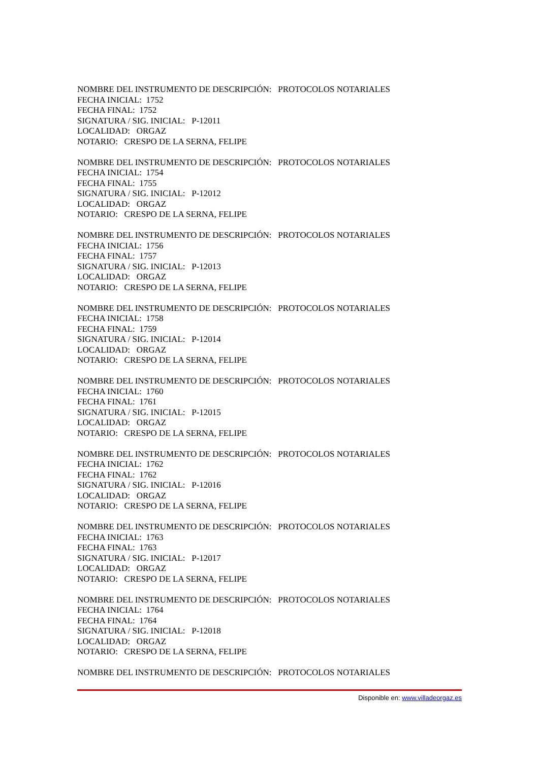NOMBRE DEL INSTRUMENTO DE DESCRIPCIÓN: PROTOCOLOS NOTARIALES
FECHA INICIAL: 1752
FECHA FINAL: 1752
SIGNATURA / SIG. INICIAL: P-12011
LOCALIDAD: ORGAZ
NOTARIO: CRESPO DE LA SERNA, FELIPE
NOMBRE DEL INSTRUMENTO DE DESCRIPCIÓN: PROTOCOLOS NOTARIALES
FECHA INICIAL: 1754
FECHA FINAL: 1755
SIGNATURA / SIG. INICIAL: P-12012
LOCALIDAD: ORGAZ
NOTARIO: CRESPO DE LA SERNA, FELIPE
NOMBRE DEL INSTRUMENTO DE DESCRIPCIÓN: PROTOCOLOS NOTARIALES
FECHA INICIAL: 1756
FECHA FINAL: 1757
SIGNATURA / SIG. INICIAL: P-12013
LOCALIDAD: ORGAZ
NOTARIO: CRESPO DE LA SERNA, FELIPE
NOMBRE DEL INSTRUMENTO DE DESCRIPCIÓN: PROTOCOLOS NOTARIALES
FECHA INICIAL: 1758
FECHA FINAL: 1759
SIGNATURA / SIG. INICIAL: P-12014
LOCALIDAD: ORGAZ
NOTARIO: CRESPO DE LA SERNA, FELIPE
NOMBRE DEL INSTRUMENTO DE DESCRIPCIÓN: PROTOCOLOS NOTARIALES
FECHA INICIAL: 1760
FECHA FINAL: 1761
SIGNATURA / SIG. INICIAL: P-12015
LOCALIDAD: ORGAZ
NOTARIO: CRESPO DE LA SERNA, FELIPE
NOMBRE DEL INSTRUMENTO DE DESCRIPCIÓN: PROTOCOLOS NOTARIALES
FECHA INICIAL: 1762
FECHA FINAL: 1762
SIGNATURA / SIG. INICIAL: P-12016
LOCALIDAD: ORGAZ
NOTARIO: CRESPO DE LA SERNA, FELIPE
NOMBRE DEL INSTRUMENTO DE DESCRIPCIÓN: PROTOCOLOS NOTARIALES
FECHA INICIAL: 1763
FECHA FINAL: 1763
SIGNATURA / SIG. INICIAL: P-12017
LOCALIDAD: ORGAZ
NOTARIO: CRESPO DE LA SERNA, FELIPE
NOMBRE DEL INSTRUMENTO DE DESCRIPCIÓN: PROTOCOLOS NOTARIALES
FECHA INICIAL: 1764
FECHA FINAL: 1764
SIGNATURA / SIG. INICIAL: P-12018
LOCALIDAD: ORGAZ
NOTARIO: CRESPO DE LA SERNA, FELIPE
NOMBRE DEL INSTRUMENTO DE DESCRIPCIÓN: PROTOCOLOS NOTARIALES
Disponible en: www.villadeorgaz.es